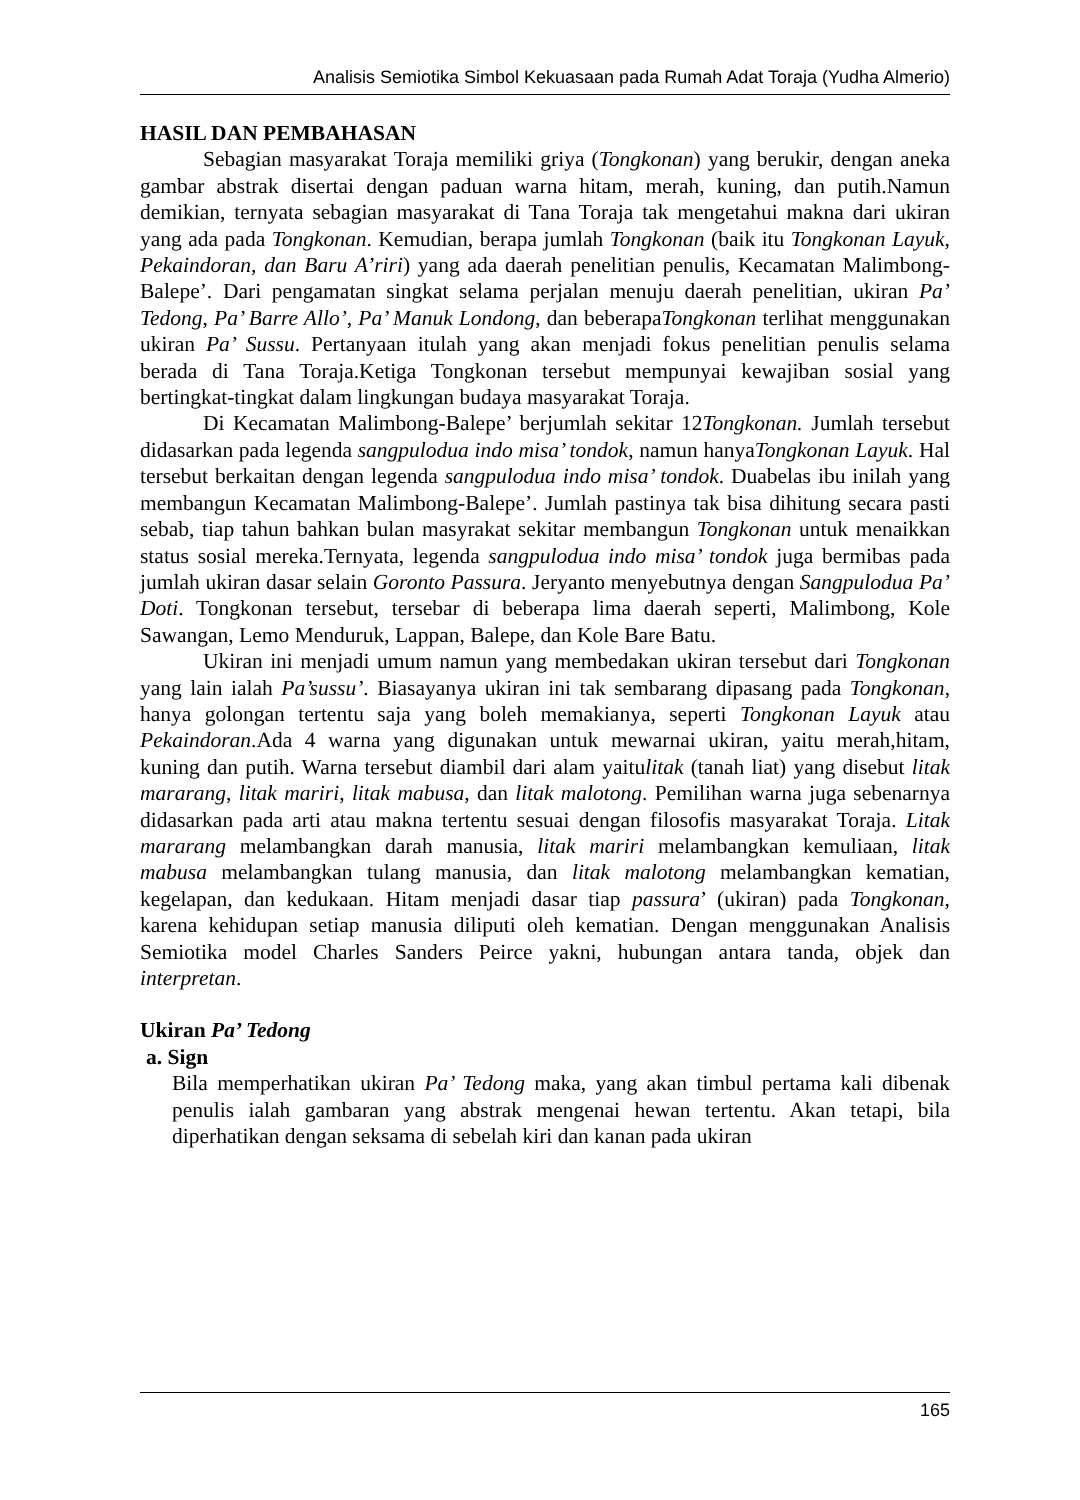Analisis Semiotika Simbol Kekuasaan pada Rumah Adat Toraja (Yudha Almerio)
HASIL DAN PEMBAHASAN
Sebagian masyarakat Toraja memiliki griya (Tongkonan) yang berukir, dengan aneka gambar abstrak disertai dengan paduan warna hitam, merah, kuning, dan putih.Namun demikian, ternyata sebagian masyarakat di Tana Toraja tak mengetahui makna dari ukiran yang ada pada Tongkonan. Kemudian, berapa jumlah Tongkonan (baik itu Tongkonan Layuk, Pekaindoran, dan Baru A’riri) yang ada daerah penelitian penulis, Kecamatan Malimbong-Balepe’. Dari pengamatan singkat selama perjalan menuju daerah penelitian, ukiran Pa’ Tedong, Pa’ Barre Allo’, Pa’ Manuk Londong, dan beberapaTongkonan terlihat menggunakan ukiran Pa’ Sussu. Pertanyaan itulah yang akan menjadi fokus penelitian penulis selama berada di Tana Toraja.Ketiga Tongkonan tersebut mempunyai kewajiban sosial yang bertingkat-tingkat dalam lingkungan budaya masyarakat Toraja.
Di Kecamatan Malimbong-Balepe’ berjumlah sekitar 12Tongkonan. Jumlah tersebut didasarkan pada legenda sangpulodua indo misa’ tondok, namun hanyaTongkonan Layuk. Hal tersebut berkaitan dengan legenda sangpulodua indo misa’ tondok. Duabelas ibu inilah yang membangun Kecamatan Malimbong-Balepe’. Jumlah pastinya tak bisa dihitung secara pasti sebab, tiap tahun bahkan bulan masyrakat sekitar membangun Tongkonan untuk menaikkan status sosial mereka.Ternyata, legenda sangpulodua indo misa’ tondok juga bermibas pada jumlah ukiran dasar selain Goronto Passura. Jeryanto menyebutnya dengan Sangpulodua Pa’ Doti. Tongkonan tersebut, tersebar di beberapa lima daerah seperti, Malimbong, Kole Sawangan, Lemo Menduruk, Lappan, Balepe, dan Kole Bare Batu.
Ukiran ini menjadi umum namun yang membedakan ukiran tersebut dari Tongkonan yang lain ialah Pa’sussu’. Biasayanya ukiran ini tak sembarang dipasang pada Tongkonan, hanya golongan tertentu saja yang boleh memakianya, seperti Tongkonan Layuk atau Pekaindoran.Ada 4 warna yang digunakan untuk mewarnai ukiran, yaitu merah,hitam, kuning dan putih. Warna tersebut diambil dari alam yaitulitak (tanah liat) yang disebut litak mararang, litak mariri, litak mabusa, dan litak malotong. Pemilihan warna juga sebenarnya didasarkan pada arti atau makna tertentu sesuai dengan filosofis masyarakat Toraja. Litak mararang melambangkan darah manusia, litak mariri melambangkan kemuliaan, litak mabusa melambangkan tulang manusia, dan litak malotong melambangkan kematian, kegelapan, dan kedukaan. Hitam menjadi dasar tiap passura’ (ukiran) pada Tongkonan, karena kehidupan setiap manusia diliputi oleh kematian. Dengan menggunakan Analisis Semiotika model Charles Sanders Peirce yakni, hubungan antara tanda, objek dan interpretan.
Ukiran Pa’ Tedong
a. Sign
Bila memperhatikan ukiran Pa’ Tedong maka, yang akan timbul pertama kali dibenak penulis ialah gambaran yang abstrak mengenai hewan tertentu. Akan tetapi, bila diperhatikan dengan seksama di sebelah kiri dan kanan pada ukiran
165